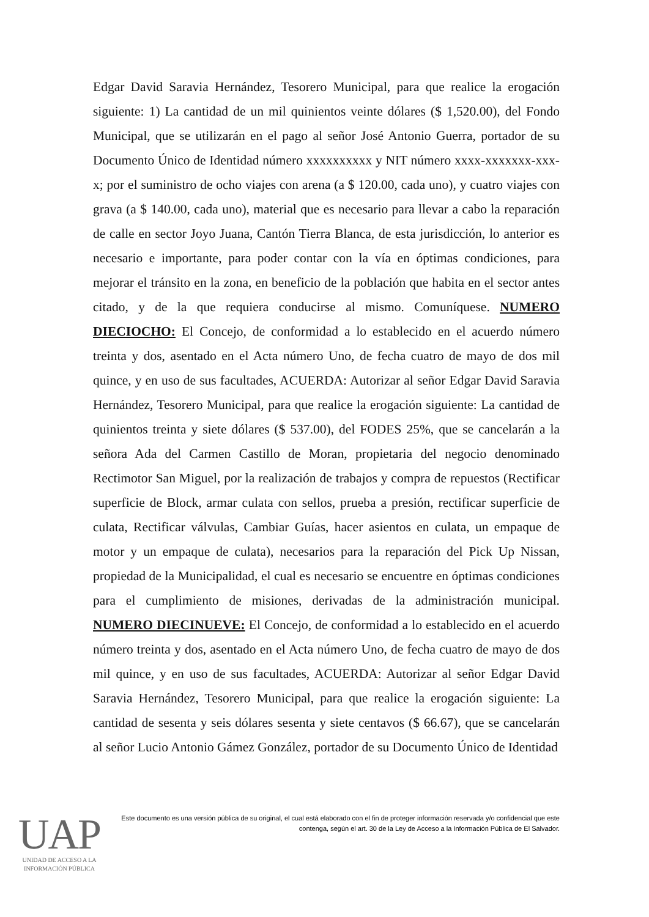Edgar David Saravia Hernández, Tesorero Municipal, para que realice la erogación siguiente: 1) La cantidad de un mil quinientos veinte dólares ($ 1,520.00), del Fondo Municipal, que se utilizarán en el pago al señor José Antonio Guerra, portador de su Documento Único de Identidad número xxxxxxxxxx y NIT número xxxx-xxxxxxx-xxx-x; por el suministro de ocho viajes con arena (a $ 120.00, cada uno), y cuatro viajes con grava (a $ 140.00, cada uno), material que es necesario para llevar a cabo la reparación de calle en sector Joyo Juana, Cantón Tierra Blanca, de esta jurisdicción, lo anterior es necesario e importante, para poder contar con la vía en óptimas condiciones, para mejorar el tránsito en la zona, en beneficio de la población que habita en el sector antes citado, y de la que requiera conducirse al mismo. Comuníquese. NUMERO DIECIOCHO: El Concejo, de conformidad a lo establecido en el acuerdo número treinta y dos, asentado en el Acta número Uno, de fecha cuatro de mayo de dos mil quince, y en uso de sus facultades, ACUERDA: Autorizar al señor Edgar David Saravia Hernández, Tesorero Municipal, para que realice la erogación siguiente: La cantidad de quinientos treinta y siete dólares ($ 537.00), del FODES 25%, que se cancelarán a la señora Ada del Carmen Castillo de Moran, propietaria del negocio denominado Rectimotor San Miguel, por la realización de trabajos y compra de repuestos (Rectificar superficie de Block, armar culata con sellos, prueba a presión, rectificar superficie de culata, Rectificar válvulas, Cambiar Guías, hacer asientos en culata, un empaque de motor y un empaque de culata), necesarios para la reparación del Pick Up Nissan, propiedad de la Municipalidad, el cual es necesario se encuentre en óptimas condiciones para el cumplimiento de misiones, derivadas de la administración municipal. NUMERO DIECINUEVE: El Concejo, de conformidad a lo establecido en el acuerdo número treinta y dos, asentado en el Acta número Uno, de fecha cuatro de mayo de dos mil quince, y en uso de sus facultades, ACUERDA: Autorizar al señor Edgar David Saravia Hernández, Tesorero Municipal, para que realice la erogación siguiente: La cantidad de sesenta y seis dólares sesenta y siete centavos ($ 66.67), que se cancelarán al señor Lucio Antonio Gámez González, portador de su Documento Único de Identidad
UAP
UNIDAD DE ACCESO A LA
INFORMACIÓN PÚBLICA
Este documento es una versión pública de su original, el cual está elaborado con el fin de proteger información reservada y/o confidencial que este contenga, según el art. 30 de la Ley de Acceso a la Información Pública de El Salvador.